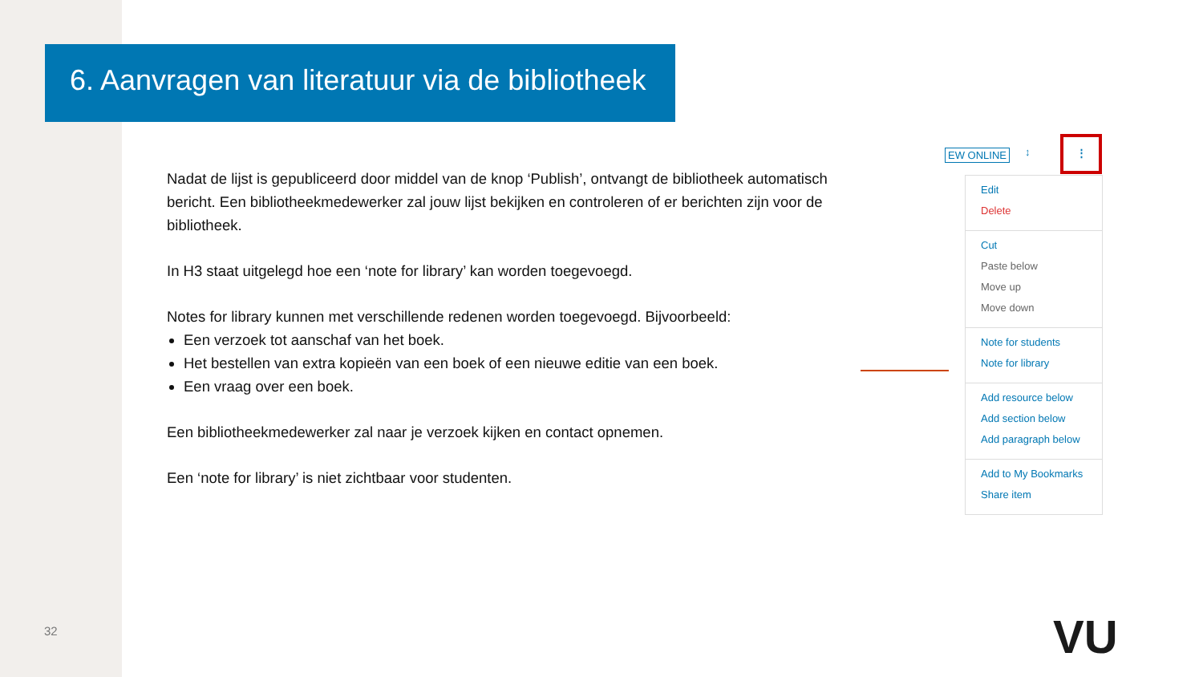6. Aanvragen van literatuur via de bibliotheek
Nadat de lijst is gepubliceerd door middel van de knop ‘Publish’, ontvangt de bibliotheek automatisch bericht. Een bibliotheekmedewerker zal jouw lijst bekijken en controleren of er berichten zijn voor de bibliotheek.
In H3 staat uitgelegd hoe een ‘note for library’ kan worden toegevoegd.
Notes for library kunnen met verschillende redenen worden toegevoegd. Bijvoorbeeld:
Een verzoek tot aanschaf van het boek.
Het bestellen van extra kopieën van een boek of een nieuwe editie van een boek.
Een vraag over een boek.
Een bibliotheekmedewerker zal naar je verzoek kijken en contact opnemen.
Een ‘note for library’ is niet zichtbaar voor studenten.
EW ONLINE ↕
⋮
Edit
Delete
Cut
Paste below
Move up
Move down
Note for students
Note for library
Add resource below
Add section below
Add paragraph below
Add to My Bookmarks
Share item
32 VU